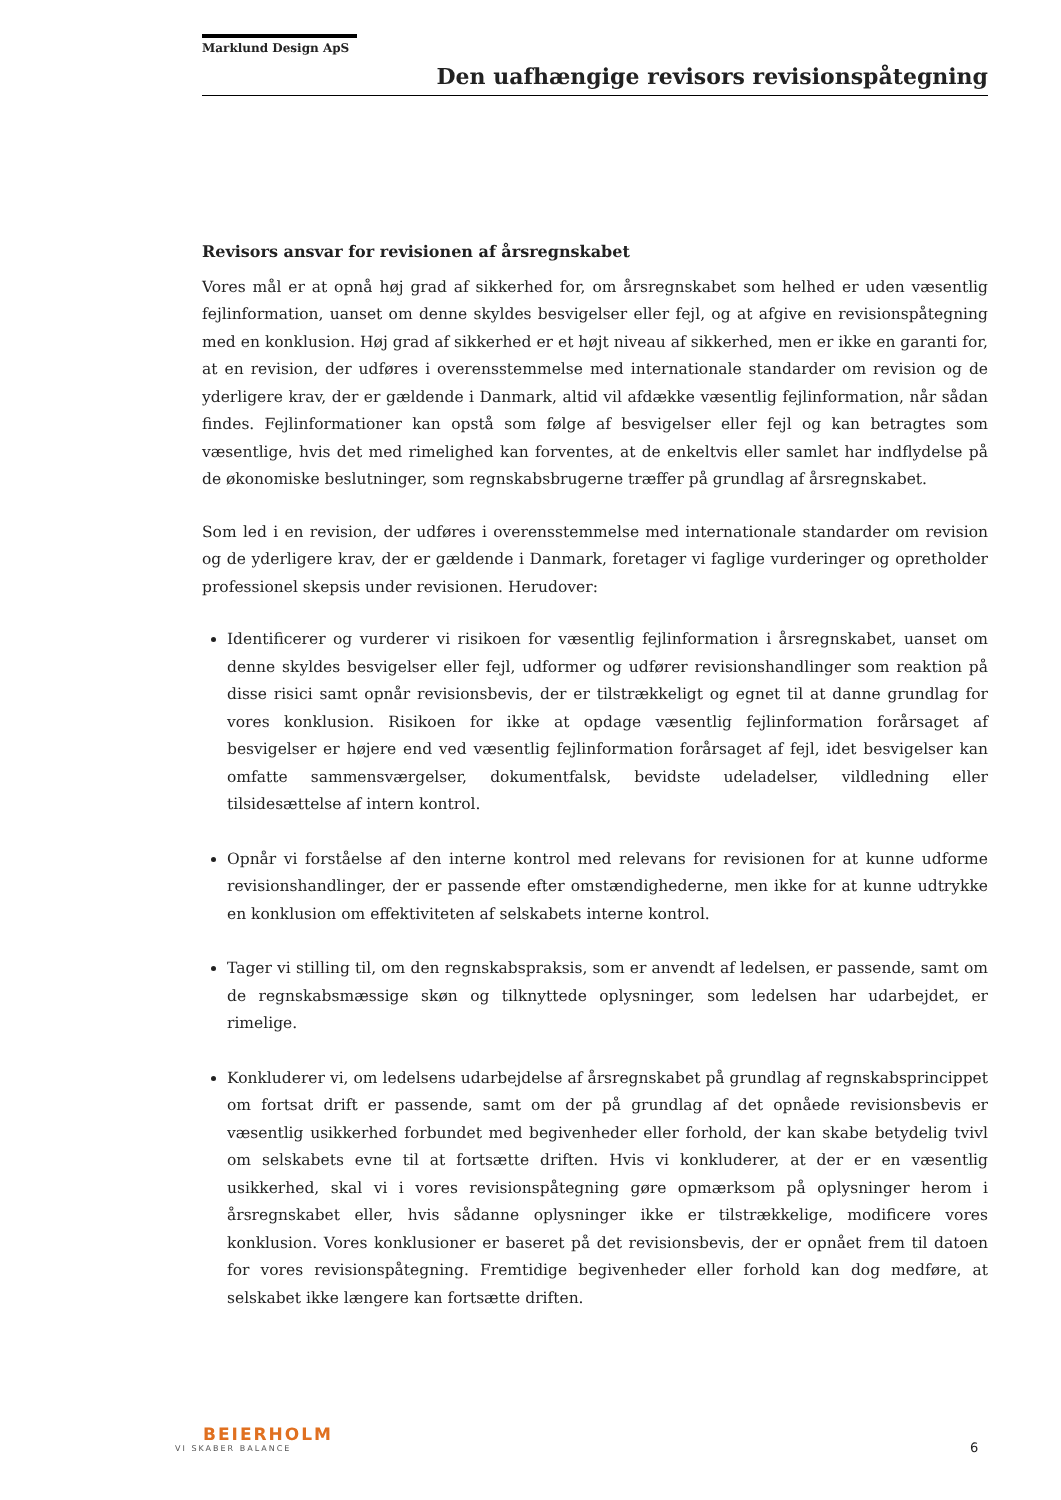Marklund Design ApS
Den uafhængige revisors revisionspåtegning
Revisors ansvar for revisionen af årsregnskabet
Vores mål er at opnå høj grad af sikkerhed for, om årsregnskabet som helhed er uden væsentlig fejlinformation, uanset om denne skyldes besvigelser eller fejl, og at afgive en revisionspåtegning med en konklusion. Høj grad af sikkerhed er et højt niveau af sikkerhed, men er ikke en garanti for, at en revision, der udføres i overensstemmelse med internationale standarder om revision og de yderligere krav, der er gældende i Danmark, altid vil afdække væsentlig fejlinformation, når sådan findes. Fejlinformationer kan opstå som følge af besvigelser eller fejl og kan betragtes som væsentlige, hvis det med rimelighed kan forventes, at de enkeltvis eller samlet har indflydelse på de økonomiske beslutninger, som regnskabsbrugerne træffer på grundlag af årsregnskabet.
Som led i en revision, der udføres i overensstemmelse med internationale standarder om revision og de yderligere krav, der er gældende i Danmark, foretager vi faglige vurderinger og opretholder professionel skepsis under revisionen. Herudover:
Identificerer og vurderer vi risikoen for væsentlig fejlinformation i årsregnskabet, uanset om denne skyldes besvigelser eller fejl, udformer og udfører revisionshandlinger som reaktion på disse risici samt opnår revisionsbevis, der er tilstrækkeligt og egnet til at danne grundlag for vores konklusion. Risikoen for ikke at opdage væsentlig fejlinformation forårsaget af besvigelser er højere end ved væsentlig fejlinformation forårsaget af fejl, idet besvigelser kan omfatte sammensværgelser, dokumentfalsk, bevidste udeladelser, vildledning eller tilsidesættelse af intern kontrol.
Opnår vi forståelse af den interne kontrol med relevans for revisionen for at kunne udforme revisionshandlinger, der er passende efter omstændighederne, men ikke for at kunne udtrykke en konklusion om effektiviteten af selskabets interne kontrol.
Tager vi stilling til, om den regnskabspraksis, som er anvendt af ledelsen, er passende, samt om de regnskabsmæssige skøn og tilknyttede oplysninger, som ledelsen har udarbejdet, er rimelige.
Konkluderer vi, om ledelsens udarbejdelse af årsregnskabet på grundlag af regnskabsprincippet om fortsat drift er passende, samt om der på grundlag af det opnåede revisionsbevis er væsentlig usikkerhed forbundet med begivenheder eller forhold, der kan skabe betydelig tvivl om selskabets evne til at fortsætte driften. Hvis vi konkluderer, at der er en væsentlig usikkerhed, skal vi i vores revisionspåtegning gøre opmærksom på oplysninger herom i årsregnskabet eller, hvis sådanne oplysninger ikke er tilstrækkelige, modificere vores konklusion. Vores konklusioner er baseret på det revisionsbevis, der er opnået frem til datoen for vores revisionspåtegning. Fremtidige begivenheder eller forhold kan dog medføre, at selskabet ikke længere kan fortsætte driften.
BEIERHOLM
VI SKABER BALANCE
6